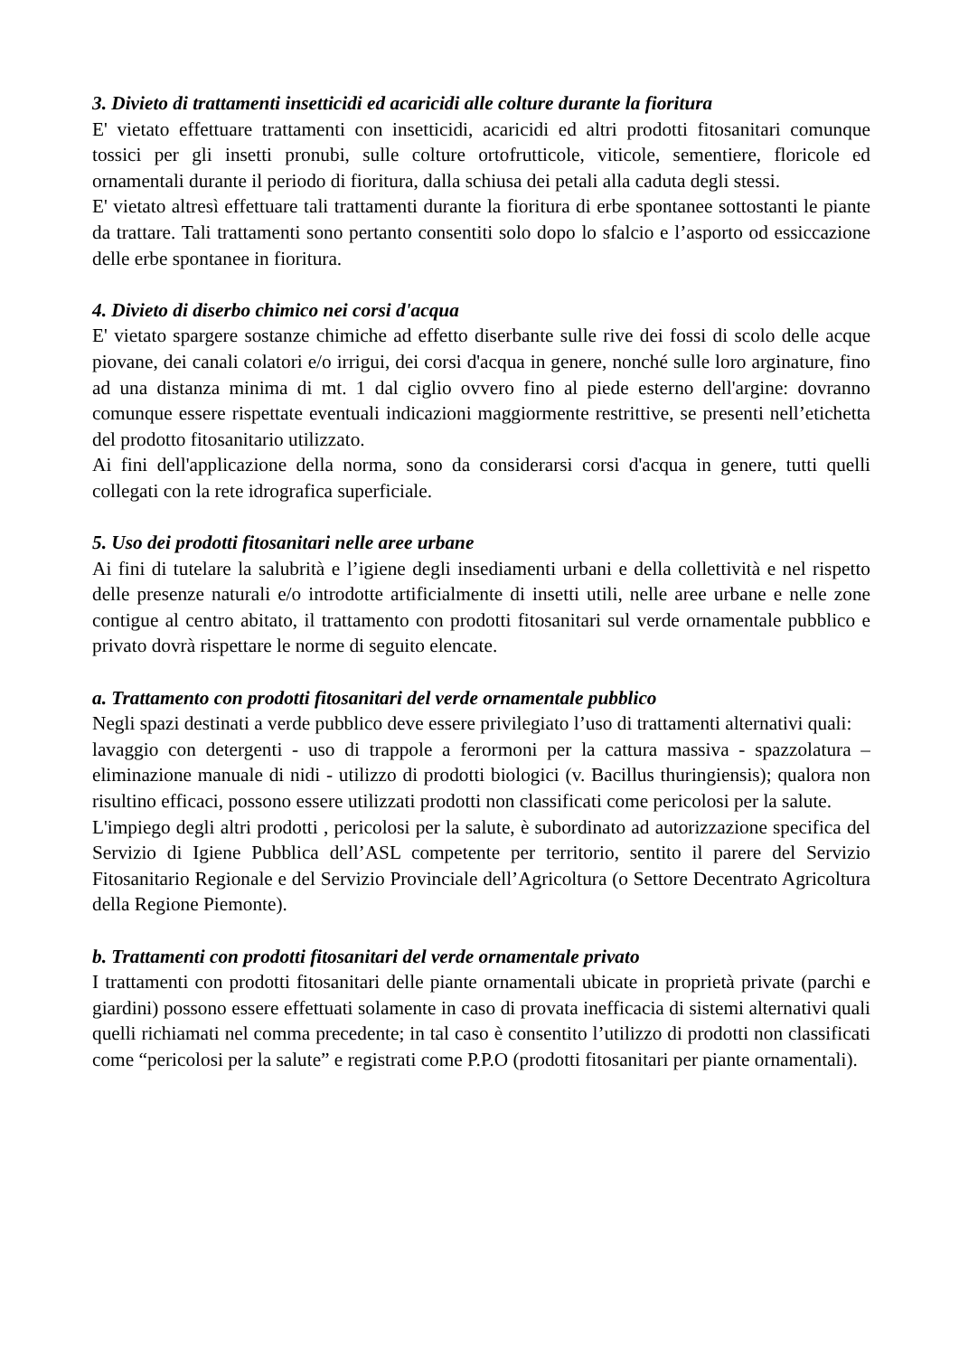3. Divieto di trattamenti insetticidi ed acaricidi alle colture durante la fioritura
E' vietato effettuare trattamenti con insetticidi, acaricidi ed altri prodotti fitosanitari comunque tossici per gli insetti pronubi, sulle colture ortofrutticole, viticole, sementiere, floricole ed ornamentali durante il periodo di fioritura, dalla schiusa dei petali alla caduta degli stessi.
E' vietato altresì effettuare tali trattamenti durante la fioritura di erbe spontanee sottostanti le piante da trattare. Tali trattamenti sono pertanto consentiti solo dopo lo sfalcio e l’asporto od essiccazione delle erbe spontanee in fioritura.
4. Divieto di diserbo chimico nei corsi d'acqua
E' vietato spargere sostanze chimiche ad effetto diserbante sulle rive dei fossi di scolo delle acque piovane, dei canali colatori e/o irrigui, dei corsi d'acqua in genere, nonché sulle loro arginature, fino ad una distanza minima di mt. 1 dal ciglio ovvero fino al piede esterno dell'argine: dovranno comunque essere rispettate eventuali indicazioni maggiormente restrittive, se presenti nell’etichetta del prodotto fitosanitario utilizzato.
Ai fini dell'applicazione della norma, sono da considerarsi corsi d'acqua in genere, tutti quelli collegati con la rete idrografica superficiale.
5. Uso dei prodotti fitosanitari nelle aree urbane
Ai fini di tutelare la salubrità e l’igiene degli insediamenti urbani e della collettività e nel rispetto delle presenze naturali e/o introdotte artificialmente di insetti utili, nelle aree urbane e nelle zone contigue al centro abitato, il trattamento con prodotti fitosanitari sul verde ornamentale pubblico e privato dovrà rispettare le norme di seguito elencate.
a. Trattamento con prodotti fitosanitari del verde ornamentale pubblico
Negli spazi destinati a verde pubblico deve essere privilegiato l’uso di trattamenti alternativi quali:
lavaggio con detergenti - uso di trappole a ferormoni per la cattura massiva - spazzolatura – eliminazione manuale di nidi - utilizzo di prodotti biologici (v. Bacillus thuringiensis); qualora non risultino efficaci, possono essere utilizzati prodotti non classificati come pericolosi per la salute.
L'impiego degli altri prodotti , pericolosi per la salute, è subordinato ad autorizzazione specifica del Servizio di Igiene Pubblica dell’ASL competente per territorio, sentito il parere del Servizio Fitosanitario Regionale e del Servizio Provinciale dell’Agricoltura (o Settore Decentrato Agricoltura della Regione Piemonte).
b. Trattamenti con prodotti fitosanitari del verde ornamentale privato
I trattamenti con prodotti fitosanitari delle piante ornamentali ubicate in proprietà private (parchi e giardini) possono essere effettuati solamente in caso di provata inefficacia di sistemi alternativi quali quelli richiamati nel comma precedente; in tal caso è consentito l’utilizzo di prodotti non classificati come “pericolosi per la salute” e registrati come P.P.O (prodotti fitosanitari per piante ornamentali).